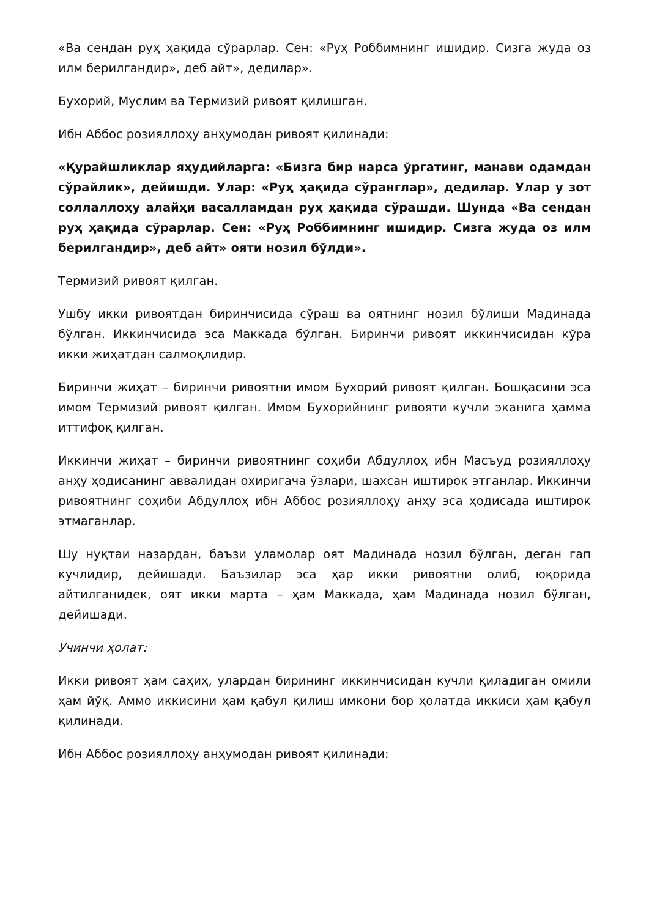«Ва сендан руҳ ҳақида сўрарлар. Сен: «Руҳ Роббимнинг ишидир. Сизга жуда оз илм берилгандир», деб айт», дедилар».
Бухорий, Муслим ва Термизий ривоят қилишган.
Ибн Аббос розияллоҳу анҳумодан ривоят қилинади:
«Қурайшликлар яҳудийларга: «Бизга бир нарса ўргатинг, манави одамдан сўрайлик», дейишди. Улар: «Руҳ ҳақида сўранглар», дедилар. Улар у зот соллаллоҳу алайҳи васалламдан руҳ ҳақида сўрашди. Шунда «Ва сендан руҳ ҳақида сўрарлар. Сен: «Руҳ Роббимнинг ишидир. Сизга жуда оз илм берилгандир», деб айт» ояти нозил бўлди».
Термизий ривоят қилган.
Ушбу икки ривоятдан биринчисида сўраш ва оятнинг нозил бўлиши Мадинада бўлган. Иккинчисида эса Маккада бўлган. Биринчи ривоят иккинчисидан кўра икки жиҳатдан салмоқлидир.
Биринчи жиҳат – биринчи ривоятни имом Бухорий ривоят қилган. Бошқасини эса имом Термизий ривоят қилган. Имом Бухорийнинг ривояти кучли эканига ҳамма иттифоқ қилган.
Иккинчи жиҳат – биринчи ривоятнинг соҳиби Абдуллоҳ ибн Масъуд розияллоҳу анҳу ҳодисанинг аввалидан охиригача ўзлари, шахсан иштирок этганлар. Иккинчи ривоятнинг соҳиби Абдуллоҳ ибн Аббос розияллоҳу анҳу эса ҳодисада иштирок этмаганлар.
Шу нуқтаи назардан, баъзи уламолар оят Мадинада нозил бўлган, деган гап кучлидир, дейишади. Баъзилар эса ҳар икки ривоятни олиб, юқорида айтилганидек, оят икки марта – ҳам Маккада, ҳам Мадинада нозил бўлган, дейишади.
Учинчи ҳолат:
Икки ривоят ҳам саҳиҳ, улардан бирининг иккинчисидан кучли қиладиган омили ҳам йўқ. Аммо иккисини ҳам қабул қилиш имкони бор ҳолатда иккиси ҳам қабул қилинади.
Ибн Аббос розияллоҳу анҳумодан ривоят қилинади: